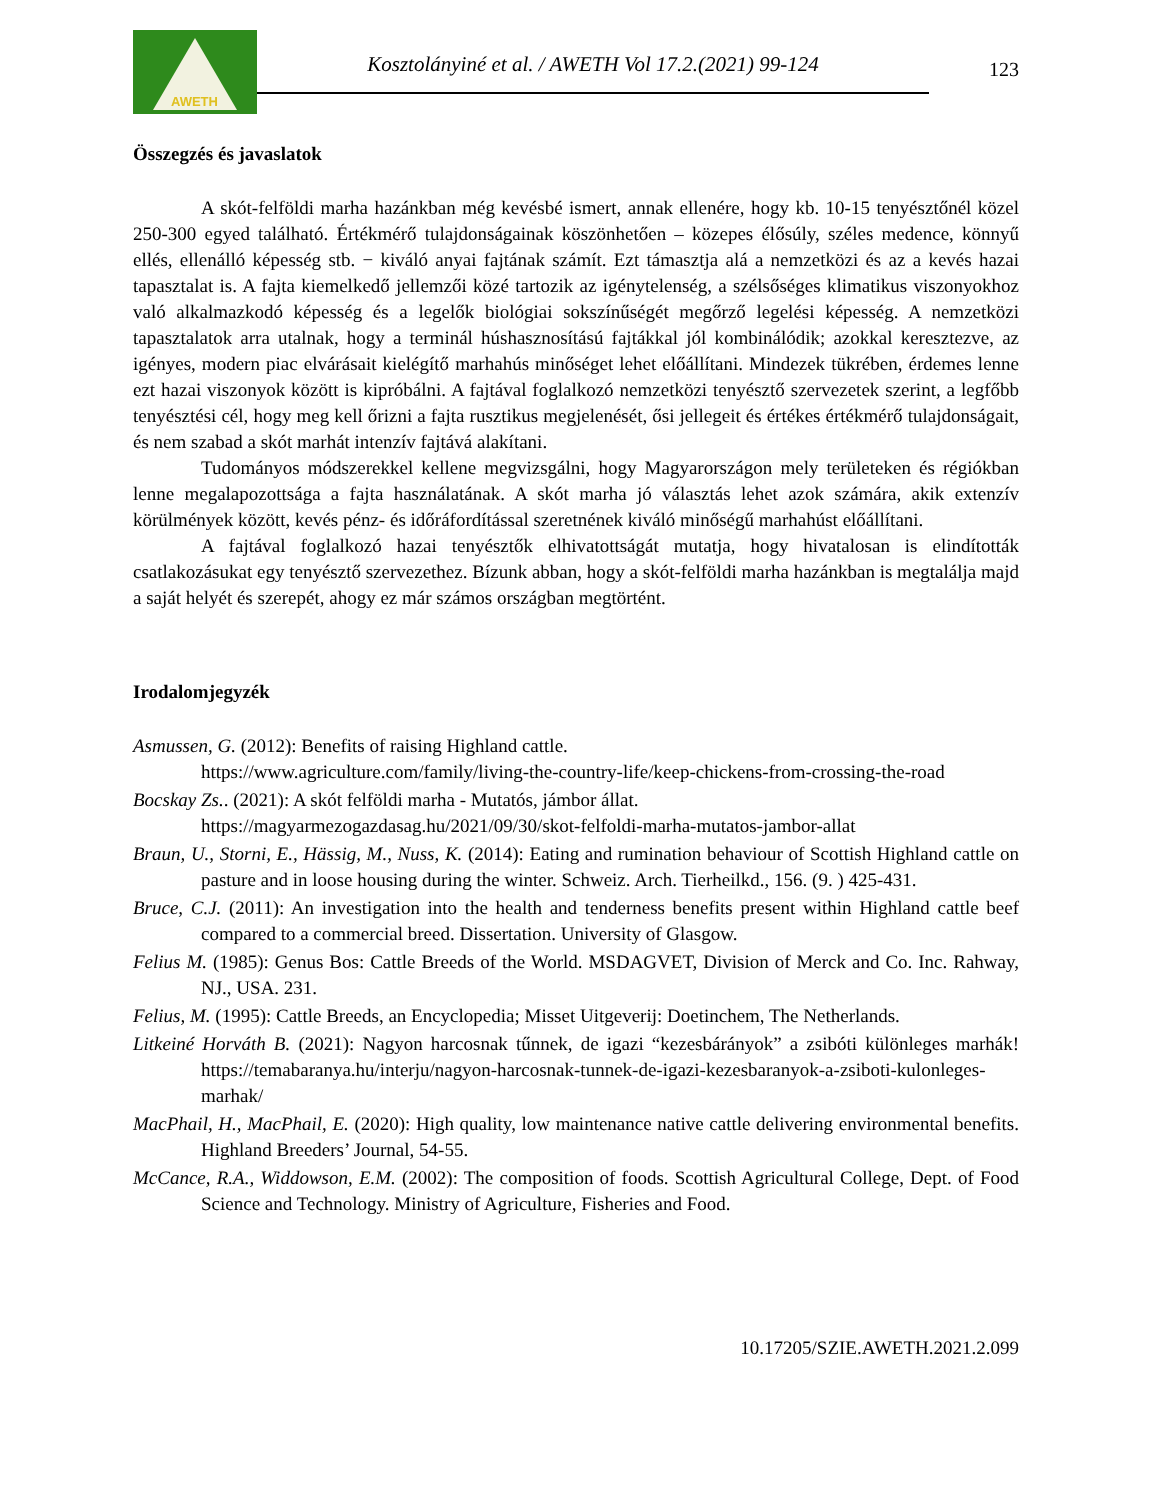AWETH
Kosztolányiné et al. / AWETH Vol 17.2.(2021) 99-124
123
Összegzés és javaslatok
A skót-felföldi marha hazánkban még kevésbé ismert, annak ellenére, hogy kb. 10-15 tenyésztőnél közel 250-300 egyed található. Értékmérő tulajdonságainak köszönhetően – közepes élősúly, széles medence, könnyű ellés, ellenálló képesség stb. − kiváló anyai fajtának számít. Ezt támasztja alá a nemzetközi és az a kevés hazai tapasztalat is. A fajta kiemelkedő jellemzői közé tartozik az igénytelenség, a szélsőséges klimatikus viszonyokhoz való alkalmazkodó képesség és a legelők biológiai sokszínűségét megőrző legelési képesség. A nemzetközi tapasztalatok arra utalnak, hogy a terminál húshasznosítású fajtákkal jól kombinálódik; azokkal keresztezve, az igényes, modern piac elvárásait kielégítő marhahús minőséget lehet előállítani. Mindezek tükrében, érdemes lenne ezt hazai viszonyok között is kipróbálni. A fajtával foglalkozó nemzetközi tenyésztő szervezetek szerint, a legfőbb tenyésztési cél, hogy meg kell őrizni a fajta rusztikus megjelenését, ősi jellegeit és értékes értékmérő tulajdonságait, és nem szabad a skót marhát intenzív fajtává alakítani.
Tudományos módszerekkel kellene megvizsgálni, hogy Magyarországon mely területeken és régiókban lenne megalapozottsága a fajta használatának. A skót marha jó választás lehet azok számára, akik extenzív körülmények között, kevés pénz- és időráfordítással szeretnének kiváló minőségű marhahúst előállítani.
A fajtával foglalkozó hazai tenyésztők elhivatottságát mutatja, hogy hivatalosan is elindították csatlakozásukat egy tenyésztő szervezethez. Bízunk abban, hogy a skót-felföldi marha hazánkban is megtalálja majd a saját helyét és szerepét, ahogy ez már számos országban megtörtént.
Irodalomjegyzék
Asmussen, G. (2012): Benefits of raising Highland cattle.
https://www.agriculture.com/family/living-the-country-life/keep-chickens-from-crossing-the-road
Bocskay Zs.. (2021): A skót felföldi marha - Mutatós, jámbor állat.
https://magyarmezogazdasag.hu/2021/09/30/skot-felfoldi-marha-mutatos-jambor-allat
Braun, U., Storni, E., Hässig, M., Nuss, K. (2014): Eating and rumination behaviour of Scottish Highland cattle on pasture and in loose housing during the winter. Schweiz. Arch. Tierheilkd., 156. (9. ) 425-431.
Bruce, C.J. (2011): An investigation into the health and tenderness benefits present within Highland cattle beef compared to a commercial breed. Dissertation. University of Glasgow.
Felius M. (1985): Genus Bos: Cattle Breeds of the World. MSDAGVET, Division of Merck and Co. Inc. Rahway, NJ., USA. 231.
Felius, M. (1995): Cattle Breeds, an Encyclopedia; Misset Uitgeverij: Doetinchem, The Netherlands.
Litkeiné Horváth B. (2021): Nagyon harcosnak tűnnek, de igazi “kezesbárányok” a zsibóti különleges marhák! https://temabaranya.hu/interju/nagyon-harcosnak-tunnek-de-igazi-kezesbaranyok-a-zsiboti-kulonleges-marhak/
MacPhail, H., MacPhail, E. (2020): High quality, low maintenance native cattle delivering environmental benefits. Highland Breeders’ Journal, 54-55.
McCance, R.A., Widdowson, E.M. (2002): The composition of foods. Scottish Agricultural College, Dept. of Food Science and Technology. Ministry of Agriculture, Fisheries and Food.
10.17205/SZIE.AWETH.2021.2.099